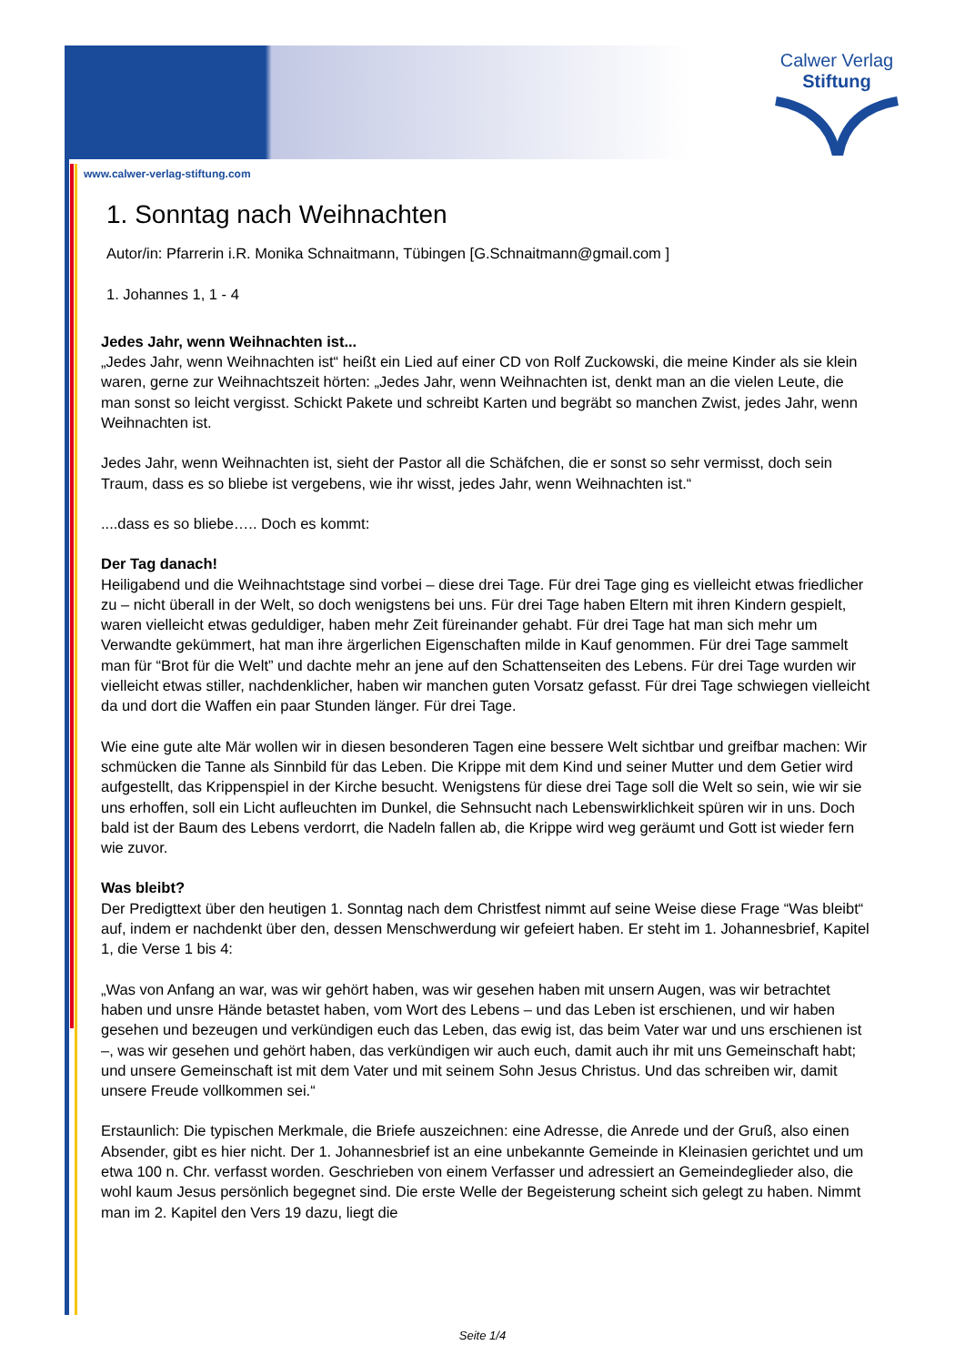Calwer Verlag
Stiftung
www.calwer-verlag-stiftung.com
1. Sonntag nach Weihnachten
Autor/in: Pfarrerin i.R. Monika Schnaitmann, Tübingen [G.Schnaitmann@gmail.com ]
1. Johannes 1, 1 - 4
Jedes Jahr, wenn Weihnachten ist...
„Jedes Jahr, wenn Weihnachten ist“ heißt ein Lied auf einer CD von Rolf Zuckowski, die meine Kinder als sie klein waren, gerne zur Weihnachtszeit hörten: „Jedes Jahr, wenn Weihnachten ist, denkt man an die vielen Leute, die man sonst so leicht vergisst. Schickt Pakete und schreibt Karten und begräbt so manchen Zwist, jedes Jahr, wenn Weihnachten ist.
Jedes Jahr, wenn Weihnachten ist, sieht der Pastor all die Schäfchen, die er sonst so sehr vermisst, doch sein Traum, dass es so bliebe ist vergebens, wie ihr wisst, jedes Jahr, wenn Weihnachten ist.“
....dass es so bliebe….. Doch es kommt:
Der Tag danach!
Heiligabend und die Weihnachtstage sind vorbei – diese drei Tage. Für drei Tage ging es vielleicht etwas friedlicher zu – nicht überall in der Welt, so doch wenigstens bei uns. Für drei Tage haben Eltern mit ihren Kindern gespielt, waren vielleicht etwas geduldiger, haben mehr Zeit füreinander gehabt. Für drei Tage hat man sich mehr um Verwandte gekümmert, hat man ihre ärgerlichen Eigenschaften milde in Kauf genommen. Für drei Tage sammelt man für “Brot für die Welt” und dachte mehr an jene auf den Schattenseiten des Lebens. Für drei Tage wurden wir vielleicht etwas stiller, nachdenklicher, haben wir manchen guten Vorsatz gefasst. Für drei Tage schwiegen vielleicht da und dort die Waffen ein paar Stunden länger. Für drei Tage.
Wie eine gute alte Mär wollen wir in diesen besonderen Tagen eine bessere Welt sichtbar und greifbar machen: Wir schmücken die Tanne als Sinnbild für das Leben. Die Krippe mit dem Kind und seiner Mutter und dem Getier wird aufgestellt, das Krippenspiel in der Kirche besucht. Wenigstens für diese drei Tage soll die Welt so sein, wie wir sie uns erhoffen, soll ein Licht aufleuchten im Dunkel, die Sehnsucht nach Lebenswirklichkeit spüren wir in uns. Doch bald ist der Baum des Lebens verdorrt, die Nadeln fallen ab, die Krippe wird weg geräumt und Gott ist wieder fern wie zuvor.
Was bleibt?
Der Predigttext über den heutigen 1. Sonntag nach dem Christfest nimmt auf seine Weise diese Frage “Was bleibt“ auf, indem er nachdenkt über den, dessen Menschwerdung wir gefeiert haben. Er steht im 1. Johannesbrief, Kapitel 1, die Verse 1 bis 4:
„Was von Anfang an war, was wir gehört haben, was wir gesehen haben mit unsern Augen, was wir betrachtet haben und unsre Hände betastet haben, vom Wort des Lebens – und das Leben ist erschienen, und wir haben gesehen und bezeugen und verkündigen euch das Leben, das ewig ist, das beim Vater war und uns erschienen ist –, was wir gesehen und gehört haben, das verkündigen wir auch euch, damit auch ihr mit uns Gemeinschaft habt; und unsere Gemeinschaft ist mit dem Vater und mit seinem Sohn Jesus Christus. Und das schreiben wir, damit unsere Freude vollkommen sei.“
Erstaunlich: Die typischen Merkmale, die Briefe auszeichnen: eine Adresse, die Anrede und der Gruß, also einen Absender, gibt es hier nicht. Der 1. Johannesbrief ist an eine unbekannte Gemeinde in Kleinasien gerichtet und um etwa 100 n. Chr. verfasst worden. Geschrieben von einem Verfasser und adressiert an Gemeindeglieder also, die wohl kaum Jesus persönlich begegnet sind. Die erste Welle der Begeisterung scheint sich gelegt zu haben. Nimmt man im 2. Kapitel den Vers 19 dazu, liegt die
Seite 1/4